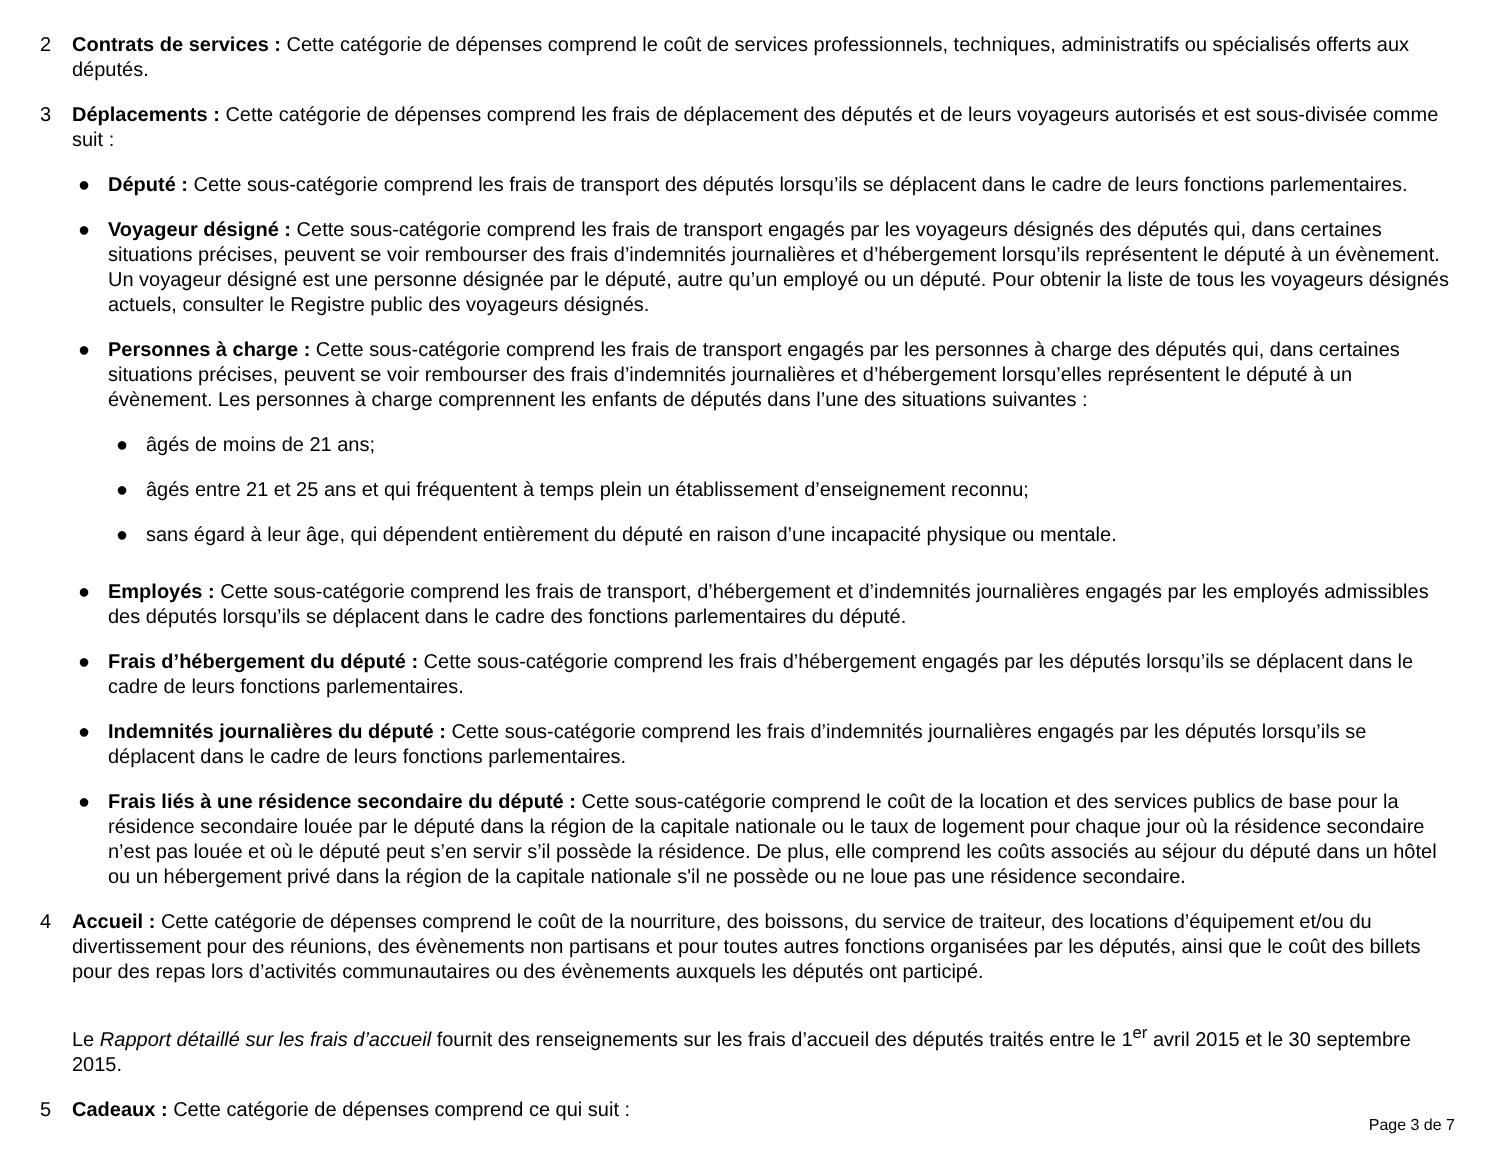2 Contrats de services : Cette catégorie de dépenses comprend le coût de services professionnels, techniques, administratifs ou spécialisés offerts aux députés.
3 Déplacements : Cette catégorie de dépenses comprend les frais de déplacement des députés et de leurs voyageurs autorisés et est sous-divisée comme suit :
● Député : Cette sous-catégorie comprend les frais de transport des députés lorsqu’ils se déplacent dans le cadre de leurs fonctions parlementaires.
● Voyageur désigné : Cette sous-catégorie comprend les frais de transport engagés par les voyageurs désignés des députés qui, dans certaines situations précises, peuvent se voir rembourser des frais d’indemnités journalières et d’hébergement lorsqu’ils représentent le député à un évènement. Un voyageur désigné est une personne désignée par le député, autre qu’un employé ou un député. Pour obtenir la liste de tous les voyageurs désignés actuels, consulter le Registre public des voyageurs désignés.
● Personnes à charge : Cette sous-catégorie comprend les frais de transport engagés par les personnes à charge des députés qui, dans certaines situations précises, peuvent se voir rembourser des frais d’indemnités journalières et d’hébergement lorsqu’elles représentent le député à un évènement. Les personnes à charge comprennent les enfants de députés dans l’une des situations suivantes :
● âgés de moins de 21 ans;
● âgés entre 21 et 25 ans et qui fréquentent à temps plein un établissement d’enseignement reconnu;
● sans égard à leur âge, qui dépendent entièrement du député en raison d’une incapacité physique ou mentale.
● Employés : Cette sous-catégorie comprend les frais de transport, d’hébergement et d’indemnités journalières engagés par les employés admissibles des députés lorsqu’ils se déplacent dans le cadre des fonctions parlementaires du député.
● Frais d’hébergement du député : Cette sous-catégorie comprend les frais d’hébergement engagés par les députés lorsqu’ils se déplacent dans le cadre de leurs fonctions parlementaires.
● Indemnités journalières du député : Cette sous-catégorie comprend les frais d’indemnités journalières engagés par les députés lorsqu’ils se déplacent dans le cadre de leurs fonctions parlementaires.
● Frais liés à une résidence secondaire du député : Cette sous-catégorie comprend le coût de la location et des services publics de base pour la résidence secondaire louée par le député dans la région de la capitale nationale ou le taux de logement pour chaque jour où la résidence secondaire n’est pas louée et où le député peut s’en servir s’il possède la résidence. De plus, elle comprend les coûts associés au séjour du député dans un hôtel ou un hébergement privé dans la région de la capitale nationale s'il ne possède ou ne loue pas une résidence secondaire.
4 Accueil : Cette catégorie de dépenses comprend le coût de la nourriture, des boissons, du service de traiteur, des locations d’équipement et/ou du divertissement pour des réunions, des évènements non partisans et pour toutes autres fonctions organisées par les députés, ainsi que le coût des billets pour des repas lors d’activités communautaires ou des évènements auxquels les députés ont participé.
Le Rapport détaillé sur les frais d’accueil fournit des renseignements sur les frais d’accueil des députés traités entre le 1<sup>er</sup> avril 2015 et le 30 septembre 2015.
5 Cadeaux : Cette catégorie de dépenses comprend ce qui suit :
Page 3 de 7